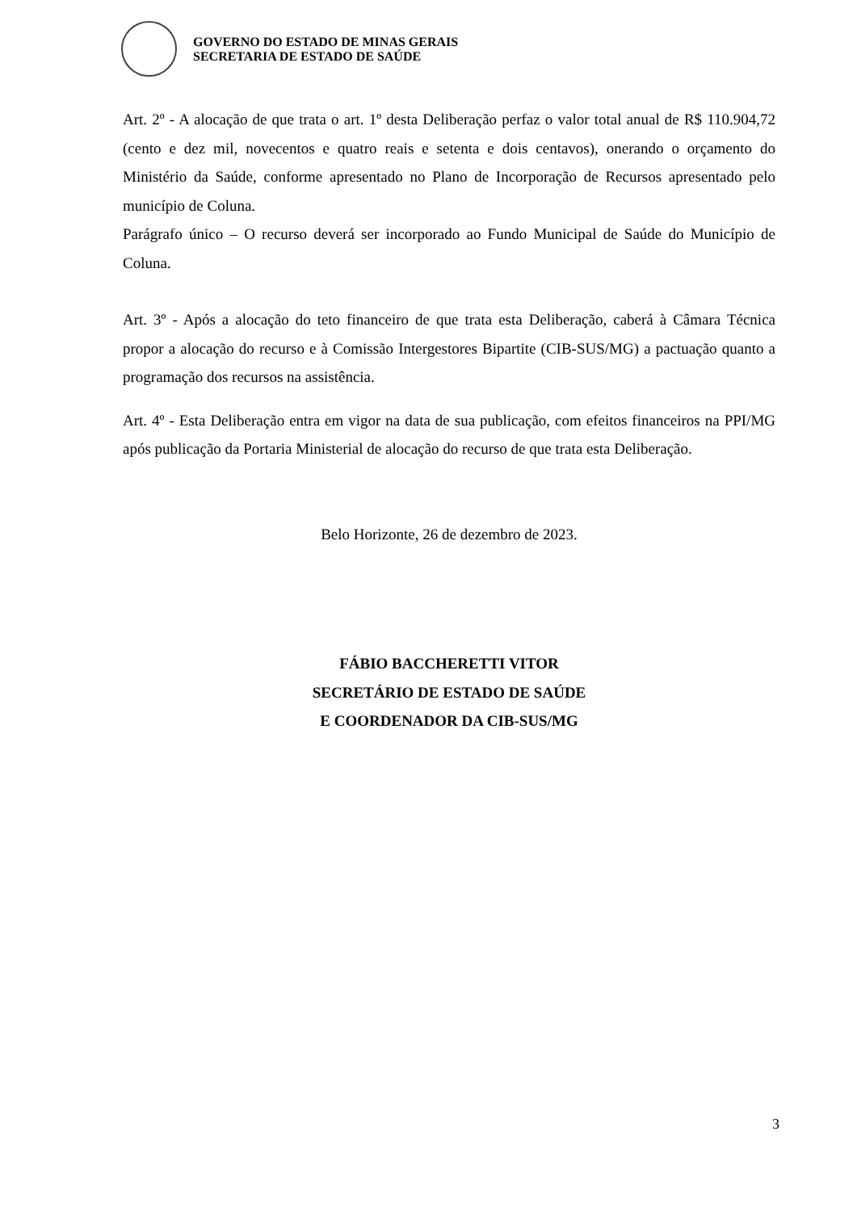GOVERNO DO ESTADO DE MINAS GERAIS
SECRETARIA DE ESTADO DE SAÚDE
Art. 2º - A alocação de que trata o art. 1º desta Deliberação perfaz o valor total anual de R$ 110.904,72 (cento e dez mil, novecentos e quatro reais e setenta e dois centavos), onerando o orçamento do Ministério da Saúde, conforme apresentado no Plano de Incorporação de Recursos apresentado pelo município de Coluna.
Parágrafo único – O recurso deverá ser incorporado ao Fundo Municipal de Saúde do Município de Coluna.
Art. 3º - Após a alocação do teto financeiro de que trata esta Deliberação, caberá à Câmara Técnica propor a alocação do recurso e à Comissão Intergestores Bipartite (CIB-SUS/MG) a pactuação quanto a programação dos recursos na assistência.
Art. 4º - Esta Deliberação entra em vigor na data de sua publicação, com efeitos financeiros na PPI/MG após publicação da Portaria Ministerial de alocação do recurso de que trata esta Deliberação.
Belo Horizonte, 26 de dezembro de 2023.
FÁBIO BACCHERETTI VITOR
SECRETÁRIO DE ESTADO DE SAÚDE
E COORDENADOR DA CIB-SUS/MG
3